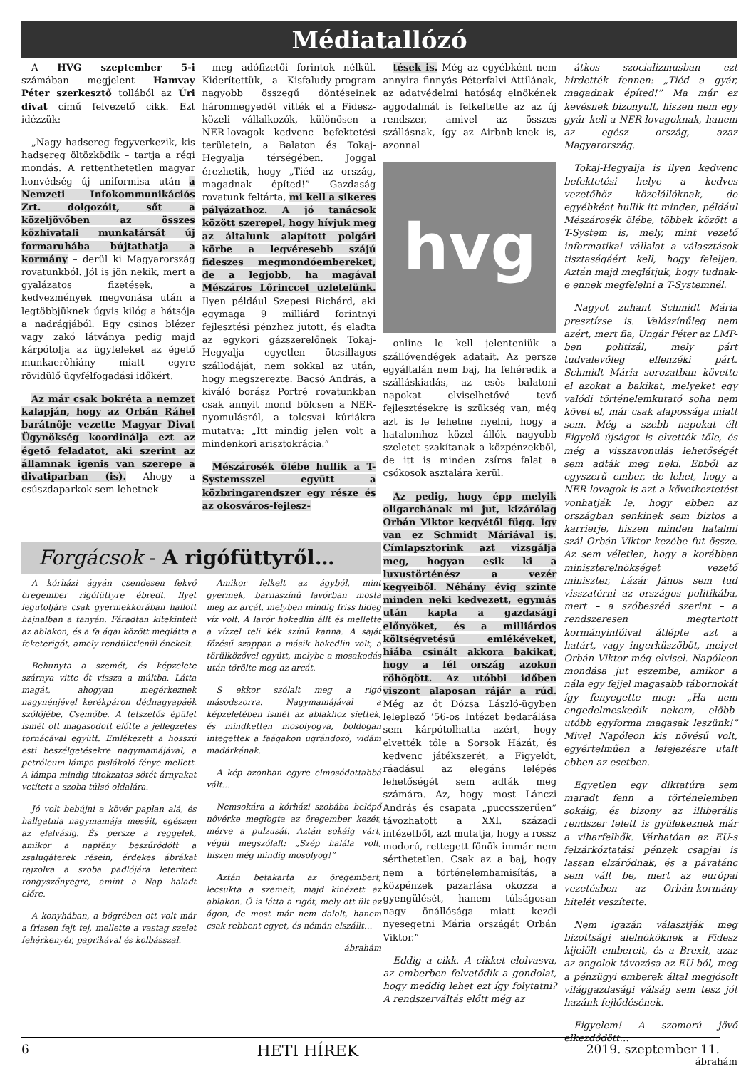Médiatallózó
A HVG szeptember 5-i számában megjelent Hamvay Péter szerkesztő tollából az Úri divat című felvezető cikk. Ezt idézzük:
„Nagy hadsereg fegyverkezik, kis hadsereg öltözködik – tartja a régi mondás. A rettenthetetlen magyar honvédség új uniformisa után a Nemzeti Infokommunikációs Zrt. dolgozóit, sőt a közeljövőben az összes közhivatali munkatársát új formaruhába bújtathatja a kormány – derül ki Magyarország rovatunkból. Jól is jön nekik, mert a gyalázatos fizetések, a kedvezmények megvonása után a legtöbbjüknek úgyis kilóg a hátsója a nadrágjából. Egy csinos blézer vagy zakó látványa pedig majd kárpótolja az ügyfeleket az égető munkaerőhiány miatt egyre rövidülő ügyfélfogadási időkért.
Az már csak bokréta a nemzet kalapján, hogy az Orbán Ráhel barátnője vezette Magyar Divat Ügynökség koordinálja ezt az égető feladatot, aki szerint az államnak igenis van szerepe a divatiparban (is). Ahogy a csúszdaparkok sem lehetnek
meg adófizetői forintok nélkül. Kiderítettük, a Kisfaludy-program nagyobb összegű döntéseinek háromnegyedét vitték el a Fidesz-közeli vállalkozók, különösen a NER-lovagok kedvenc befektetési területein, a Balaton és Tokaj-Hegyalja térségében. Joggal érezhetik, hogy „Tiéd az ország, magadnak építed!” Gazdaság rovatunk feltárta, mi kell a sikeres pályázathoz. A jó tanácsok között szerepel, hogy hívjuk meg az általunk alapított polgári körbe a legvéresebb szájú fideszes megmondóembereket, de a legjobb, ha magával Mészáros Lőrinccel üzletelünk. Ilyen például Szepesi Richárd, aki egymaga 9 milliárd forintnyi fejlesztési pénzhez jutott, és eladta az egykori gázszerelőnek Tokaj-Hegyalja egyetlen ötcsillagos szállodáját, nem sokkal az után, hogy megszerezte. Bacsó András, a kiváló borász Portré rovatunkban csak annyit mond bölcsen a NER-nyomulásról, a tolcsvai kúriákra mutatva: „Itt mindig jelen volt a mindenkori arisztokrácia.”
Mészárosék ölébe hullik a T-Systemsszel együtt a közbringarendszer egy része és az okosváros-fejlesz-
tések is. Még az egyébként nem annyira finnyás Péterfalvi Attilának, az adatvédelmi hatóság elnökének aggodalmát is felkeltette az az új rendszer, amivel az összes szállásnak, így az Airbnb-knek is, azonnal
hvg
online le kell jelenteniük a szállóvendégek adatait. Az persze egyáltalán nem baj, ha fehéredik a szálláskiadás, az esős balatoni napokat elviselhetővé tevő fejlesztésekre is szükség van, még azt is le lehetne nyelni, hogy a hatalomhoz közel állók nagyobb szeletet szakítanak a közpénzekből, de itt is minden zsíros falat a csókosok asztalára kerül.
Az pedig, hogy épp melyik oligarchának mi jut, kizárólag Orbán Viktor kegyétől függ. Így van ez Schmidt Máriával is. Címlapsztorink azt vizsgálja meg, hogyan esik ki a luxustörténész a vezér kegyeiből. Néhány évig szinte minden neki kedvezett, egymás után kapta a gazdasági előnyöket, és a milliárdos költségvetésű emlékéveket, hiába csinált akkora bakikat, hogy a fél ország azokon röhögött. Az utóbbi időben viszont alaposan rájár a rúd. Még az őt Dózsa László-ügyben leleplező ’56-os Intézet bedarálása sem kárpótolhatta azért, hogy elvették tőle a Sorsok Házát, és kedvenc játékszerét, a Figyelőt, ráadásul az elegáns lelépés lehetőségét sem adták meg számára. Az, hogy most Lánczi András és csapata „puccsszerűen” távozhatott a XXI. századi intézetből, azt mutatja, hogy a rossz modorú, rettegett főnök immár nem sérthetetlen. Csak az a baj, hogy nem a történelemhamisítás, a közpénzek pazarlása okozza a gyengülését, hanem túlságosan nagy önállósága miatt kezdi nyesegetni Mária országát Orbán Viktor.”
Eddig a cikk. A cikket elolvasva, az emberben felvetődik a gondolat, hogy meddig lehet ezt így folytatni? A rendszerváltás előtt még az
átkos szocializmusban ezt hirdették fennen: „Tiéd a gyár, magadnak építed!” Ma már ez kevésnek bizonyult, hiszen nem egy gyár kell a NER-lovagoknak, hanem az egész ország, azaz Magyarország.
Tokaj-Hegyalja is ilyen kedvenc befektetési helye a kedves vezetőhöz közelállóknak, de egyébként hullik itt minden, például Mészárosék ölébe, többek között a T-System is, mely, mint vezető informatikai vállalat a választások tisztaságáért kell, hogy feleljen. Aztán majd meglátjuk, hogy tudnak-e ennek megfelelni a T-Systemnél.
Nagyot zuhant Schmidt Mária presztízse is. Valószínűleg nem azért, mert fia, Ungár Péter az LMP-ben politizál, mely párt tudvalevőleg ellenzéki párt. Schmidt Mária sorozatban követte el azokat a bakikat, melyeket egy valódi történelemkutató soha nem követ el, már csak alapossága miatt sem. Még a szebb napokat élt Figyelő újságot is elvették tőle, és még a visszavonulás lehetőségét sem adták meg neki. Ebből az egyszerű ember, de lehet, hogy a NER-lovagok is azt a következtetést vonhatják le, hogy ebben az országban senkinek sem biztos a karrierje, hiszen minden hatalmi szál Orbán Viktor kezébe fut össze. Az sem véletlen, hogy a korábban miniszterelnökséget vezető miniszter, Lázár János sem tud visszatérni az országos politikába, mert – a szóbeszéd szerint – a rendszeresen megtartott kormányinfóival átlépte azt a határt, vagy ingerküszöböt, melyet Orbán Viktor még elvisel. Napóleon mondása jut eszembe, amikor a nála egy fejjel magasabb tábornokát így fenyegette meg: „Ha nem engedelmeskedik nekem, előbb-utóbb egyforma magasak leszünk!” Mivel Napóleon kis növésű volt, egyértelműen a lefejezésre utalt ebben az esetben.
Egyetlen egy diktatúra sem maradt fenn a történelemben sokáig, és bizony az illiberális rendszer felett is gyülekeznek már a viharfelhők. Várhatóan az EU-s felzárkóztatási pénzek csapjai is lassan elzáródnak, és a pávatánc sem vált be, mert az európai vezetésben az Orbán-kormány hitelét veszítette.
Nem igazán választják meg bizottsági alelnököknek a Fidesz kijelölt embereit, és a Brexit, azaz az angolok távozása az EU-ból, meg a pénzügyi emberek által megjósolt világgazdasági válság sem tesz jót hazánk fejlődésének.
Figyelem! A szomorú jövő elkezdődött…
ábrahám
Forgácsok - A rigófüttyről…
A kórházi ágyán csendesen fekvő öregember rigófüttyre ébredt. Ilyet legutoljára csak gyermekkorában hallott hajnalban a tanyán. Fáradtan kitekintett az ablakon, és a fa ágai között meglátta a feketerigót, amely rendületlenül énekelt.
Behunyta a szemét, és képzelete szárnya vitte őt vissza a múltba. Látta magát, ahogyan megérkeznek nagynénjével kerékpáron dédnagyapáék szőlőjébe, Csemőbe. A tetszetős épület ismét ott magasodott előtte a jellegzetes tornácával együtt. Emlékezett a hosszú esti beszélgetésekre nagymamájával, a petróleum lámpa pislákoló fénye mellett. A lámpa mindig titokzatos sötét árnyakat vetített a szoba túlsó oldalára.
Jó volt bebújni a kövér paplan alá, és hallgatnia nagymamája meséit, egészen az elalvásig. És persze a reggelek, amikor a napfény beszűrődött a zsalugáterek résein, érdekes ábrákat rajzolva a szoba padlójára leterített rongyszőnyegre, amint a Nap haladt előre.
A konyhában, a bögrében ott volt már a frissen fejt tej, mellette a vastag szelet fehérkenyér, paprikával és kolbásszal.
Amikor felkelt az ágyból, mint gyermek, barnaszínű lavórban mosta meg az arcát, melyben mindig friss hideg víz volt. A lavór hokedlin állt és mellette a vízzel teli kék színű kanna. A saját főzésű szappan a másik hokedlin volt, a törülközővel együtt, melybe a mosakodás után törölte meg az arcát.
S ekkor szólalt meg a rigó másodszorra. Nagymamájával a képzeletében ismét az ablakhoz siettek, és mindketten mosolyogva, boldogan integettek a faágakon ugrándozó, vidám madárkának.
A kép azonban egyre elmosódottabbá vált…
Nemsokára a kórházi szobába belépő nővérke megfogta az öregember kezét, mérve a pulzusát. Aztán sokáig várt, végül megszólalt: „Szép halála volt, hiszen még mindig mosolyog!”
Aztán betakarta az öregembert, lecsukta a szemeit, majd kinézett az ablakon. Ő is látta a rigót, mely ott ült az ágon, de most már nem dalolt, hanem csak rebbent egyet, és némán elszállt…
ábrahám
6 HETI HÍREK 2019. szeptember 11.